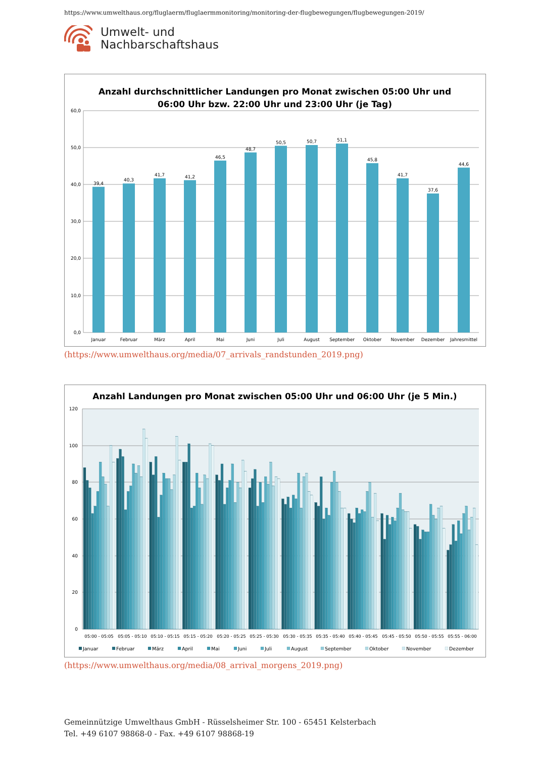https://www.umwelthaus.org/fluglaerm/fluglaermmonitoring/monitoring-der-flugbewegungen/flugbewegungen-2019/
Umwelt- und
Nachbarschaftshaus
Anzahl durchschnittlicher Landungen pro Monat zwischen 05:00 Uhr und
06:00 Uhr bzw. 22:00 Uhr und 23:00 Uhr (je Tag)
60,0
50,0
40,0
30,0
20,0
10,0
0,0
39,4
40,3
41,7
41,2
46,5
48,7
50,5
50,7
51,1
45,8
41,7
37,6
44,6
Januar
Februar
März
April
Mai
Juni
Juli
August
September
Oktober
November
Dezember
Jahresmittel
(https://www.umwelthaus.org/media/07_arrivals_randstunden_2019.png)
Anzahl Landungen pro Monat zwischen 05:00 Uhr und 06:00 Uhr (je 5 Min.)
120
100
80
60
40
20
0
05:00 - 05:05
05:05 - 05:10
05:10 - 05:15
05:15 - 05:20
05:20 - 05:25
05:25 - 05:30
05:30 - 05:35
05:35 - 05:40
05:40 - 05:45
05:45 - 05:50
05:50 - 05:55
05:55 - 06:00
Januar
Februar
März
April
Mai
Juni
Juli
August
September
Oktober
November
Dezember
(https://www.umwelthaus.org/media/08_arrival_morgens_2019.png)
Gemeinnützige Umwelthaus GmbH - Rüsselsheimer Str. 100 - 65451 Kelsterbach
Tel. +49 6107 98868-0 - Fax. +49 6107 98868-19